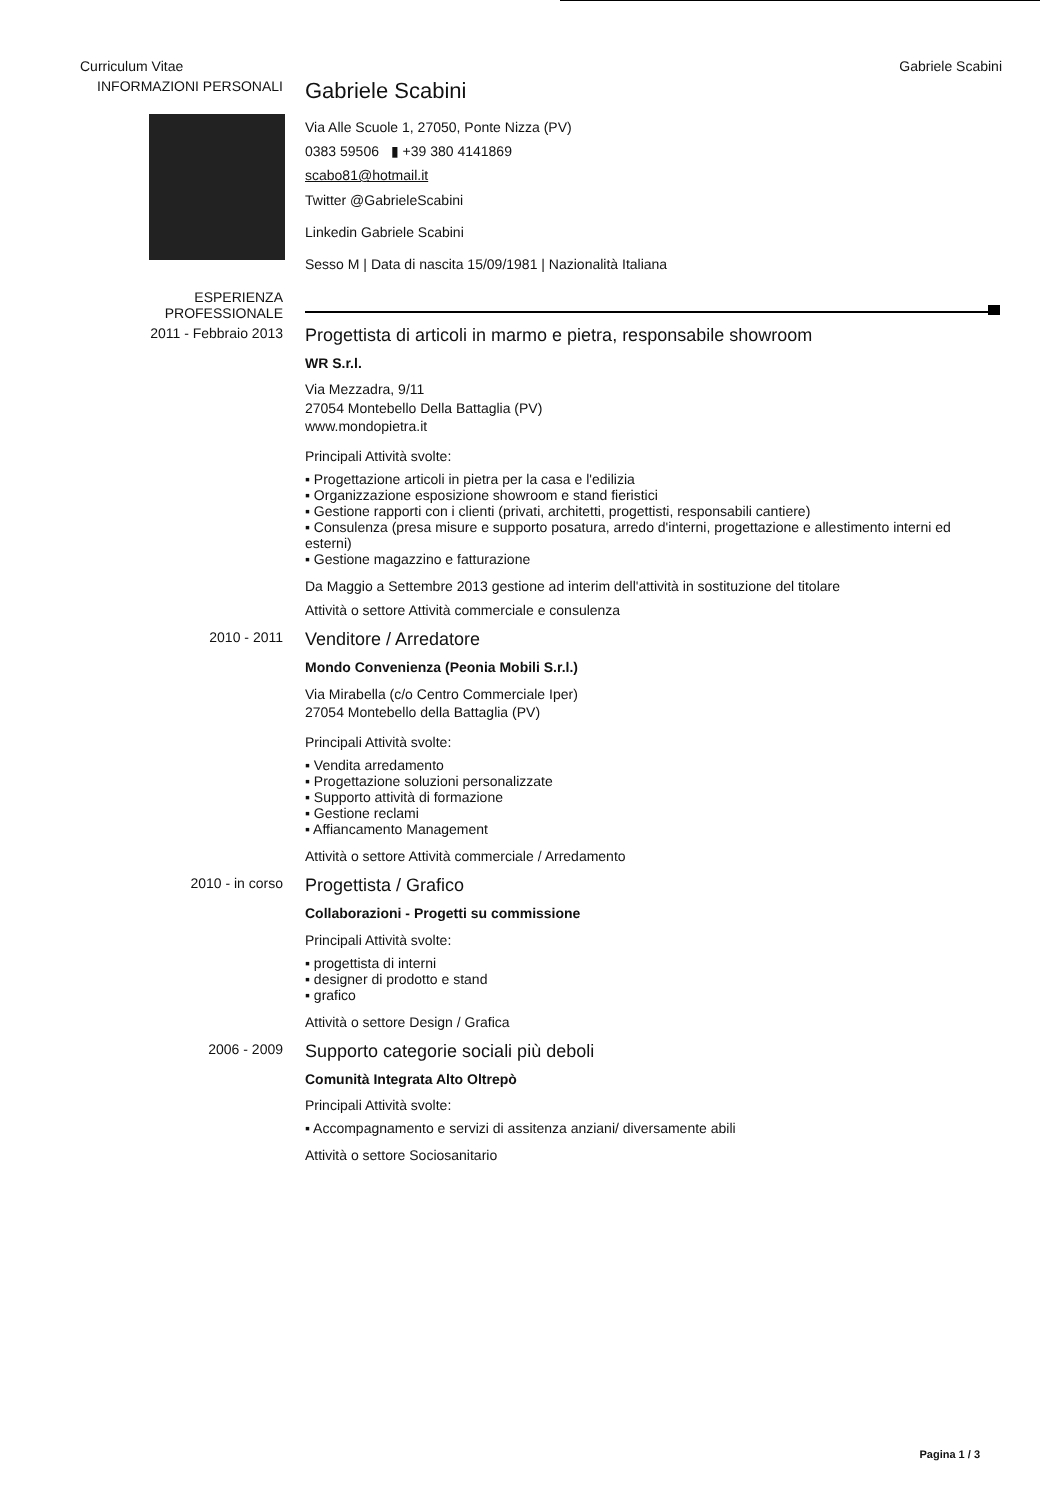Curriculum Vitae Gabriele Scabini
INFORMAZIONI PERSONALI
Gabriele Scabini
Via Alle Scuole 1, 27050, Ponte Nizza (PV)
0383 59506 ▮ +39 380 4141869
scabo81@hotmail.it
Twitter @GabrieleScabini
Linkedin Gabriele Scabini
Sesso M | Data di nascita 15/09/1981 | Nazionalità Italiana
ESPERIENZA
PROFESSIONALE
2011 - Febbraio 2013
Progettista di articoli in marmo e pietra, responsabile showroom
WR S.r.l.
Via Mezzadra, 9/11
27054 Montebello Della Battaglia (PV)
www.mondopietra.it
Principali Attività svolte:
▪ Progettazione articoli in pietra per la casa e l'edilizia
▪ Organizzazione esposizione showroom e stand fieristici
▪ Gestione rapporti con i clienti (privati, architetti, progettisti, responsabili cantiere)
▪ Consulenza (presa misure e supporto posatura, arredo d'interni, progettazione e allestimento interni ed esterni)
▪ Gestione magazzino e fatturazione
Da Maggio a Settembre 2013 gestione ad interim dell'attività in sostituzione del titolare
Attività o settore Attività commerciale e consulenza
2010 - 2011
Venditore / Arredatore
Mondo Convenienza (Peonia Mobili S.r.l.)
Via Mirabella (c/o Centro Commerciale Iper)
27054 Montebello della Battaglia (PV)
Principali Attività svolte:
▪ Vendita arredamento
▪ Progettazione soluzioni personalizzate
▪ Supporto attività di formazione
▪ Gestione reclami
▪ Affiancamento Management
Attività o settore Attività commerciale / Arredamento
2010 - in corso
Progettista / Grafico
Collaborazioni - Progetti su commissione
Principali Attività svolte:
▪ progettista di interni
▪ designer di prodotto e stand
▪ grafico
Attività o settore Design / Grafica
2006 - 2009
Supporto categorie sociali più deboli
Comunità Integrata Alto Oltrepò
Principali Attività svolte:
▪ Accompagnamento e servizi di assitenza anziani/ diversamente abili
Attività o settore Sociosanitario
Pagina 1 / 3